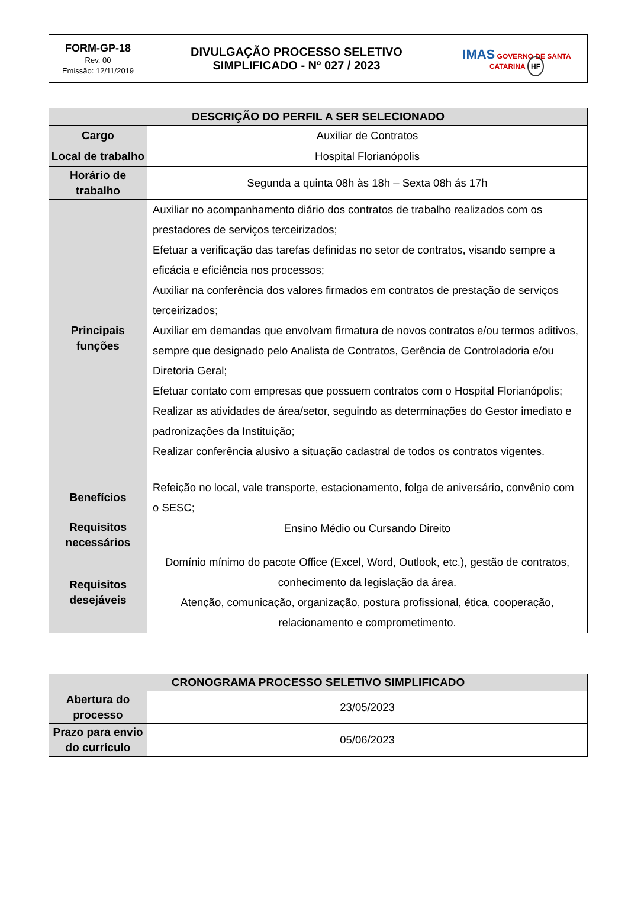| FORM-GP-18 Rev. 00 Emissão: 12/11/2019 | DIVULGAÇÃO PROCESSO SELETIVO SIMPLIFICADO - Nº 027 / 2023 | IMAS GOVERNO DE SANTA CATARINA HF |
| DESCRIÇÃO DO PERFIL A SER SELECIONADO | |
| --- | --- |
| Cargo | Auxiliar de Contratos |
| Local de trabalho | Hospital Florianópolis |
| Horário de trabalho | Segunda a quinta 08h às 18h – Sexta 08h ás 17h |
| Principais funções | Auxiliar no acompanhamento diário dos contratos de trabalho realizados com os prestadores de serviços terceirizados; Efetuar a verificação das tarefas definidas no setor de contratos, visando sempre a eficácia e eficiência nos processos; Auxiliar na conferência dos valores firmados em contratos de prestação de serviços terceirizados; Auxiliar em demandas que envolvam firmatura de novos contratos e/ou termos aditivos, sempre que designado pelo Analista de Contratos, Gerência de Controladoria e/ou Diretoria Geral; Efetuar contato com empresas que possuem contratos com o Hospital Florianópolis; Realizar as atividades de área/setor, seguindo as determinações do Gestor imediato e padronizações da Instituição; Realizar conferência alusivo a situação cadastral de todos os contratos vigentes. |
| Benefícios | Refeição no local, vale transporte, estacionamento, folga de aniversário, convênio com o SESC; |
| Requisitos necessários | Ensino Médio ou Cursando Direito |
| Requisitos desejáveis | Domínio mínimo do pacote Office (Excel, Word, Outlook, etc.), gestão de contratos, conhecimento da legislação da área. Atenção, comunicação, organização, postura profissional, ética, cooperação, relacionamento e comprometimento. |
| CRONOGRAMA PROCESSO SELETIVO SIMPLIFICADO | |
| --- | --- |
| Abertura do processo | 23/05/2023 |
| Prazo para envio do currículo | 05/06/2023 |